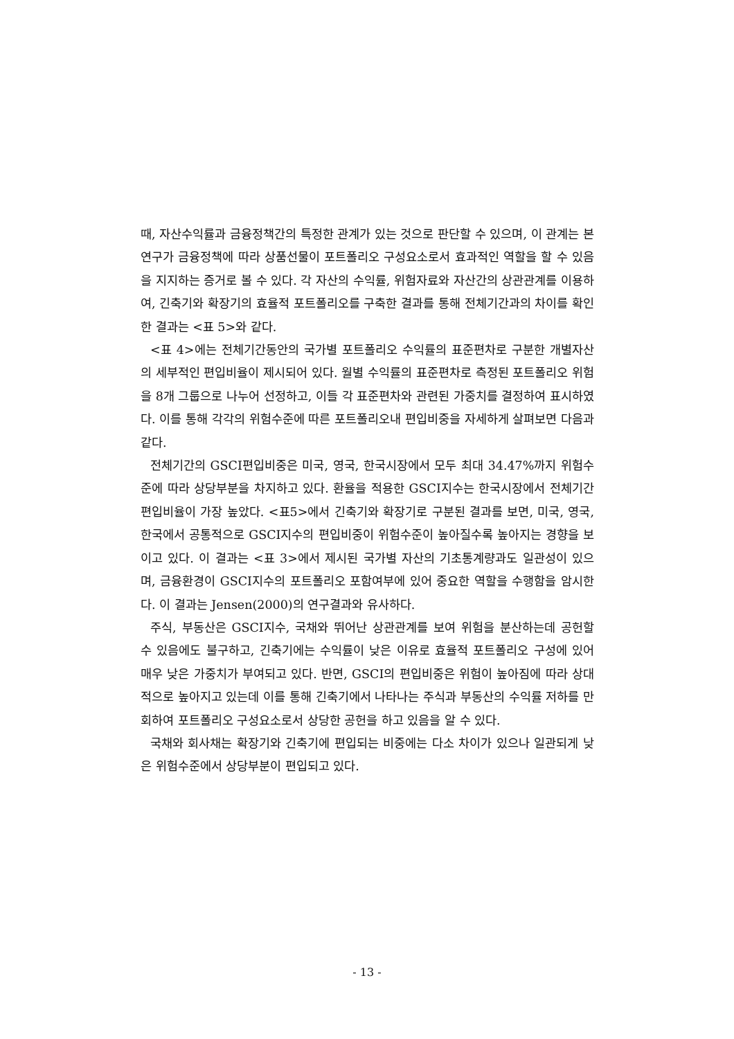때, 자산수익률과 금융정책간의 특정한 관계가 있는 것으로 판단할 수 있으며, 이 관계는 본 연구가 금융정책에 따라 상품선물이 포트폴리오 구성요소로서 효과적인 역할을 할 수 있음을 지지하는 증거로 볼 수 있다. 각 자산의 수익률, 위험자료와 자산간의 상관관계를 이용하여, 긴축기와 확장기의 효율적 포트폴리오를 구축한 결과를 통해 전체기간과의 차이를 확인한 결과는 <표 5>와 같다.
<표 4>에는 전체기간동안의 국가별 포트폴리오 수익률의 표준편차로 구분한 개별자산의 세부적인 편입비율이 제시되어 있다. 월별 수익률의 표준편차로 측정된 포트폴리오 위험을 8개 그룹으로 나누어 선정하고, 이들 각 표준편차와 관련된 가중치를 결정하여 표시하였다. 이를 통해 각각의 위험수준에 따른 포트폴리오내 편입비중을 자세하게 살펴보면 다음과 같다.
전체기간의 GSCI편입비중은 미국, 영국, 한국시장에서 모두 최대 34.47%까지 위험수준에 따라 상당부분을 차지하고 있다. 환율을 적용한 GSCI지수는 한국시장에서 전체기간 편입비율이 가장 높았다. <표5>에서 긴축기와 확장기로 구분된 결과를 보면, 미국, 영국, 한국에서 공통적으로 GSCI지수의 편입비중이 위험수준이 높아질수록 높아지는 경향을 보이고 있다. 이 결과는 <표 3>에서 제시된 국가별 자산의 기초통계량과도 일관성이 있으며, 금융환경이 GSCI지수의 포트폴리오 포함여부에 있어 중요한 역할을 수행함을 암시한다. 이 결과는 Jensen(2000)의 연구결과와 유사하다.
주식, 부동산은 GSCI지수, 국채와 뛰어난 상관관계를 보여 위험을 분산하는데 공헌할 수 있음에도 불구하고, 긴축기에는 수익률이 낮은 이유로 효율적 포트폴리오 구성에 있어 매우 낮은 가중치가 부여되고 있다. 반면, GSCI의 편입비중은 위험이 높아짐에 따라 상대적으로 높아지고 있는데 이를 통해 긴축기에서 나타나는 주식과 부동산의 수익률 저하를 만회하여 포트폴리오 구성요소로서 상당한 공헌을 하고 있음을 알 수 있다.
국채와 회사채는 확장기와 긴축기에 편입되는 비중에는 다소 차이가 있으나 일관되게 낮은 위험수준에서 상당부분이 편입되고 있다.
- 13 -